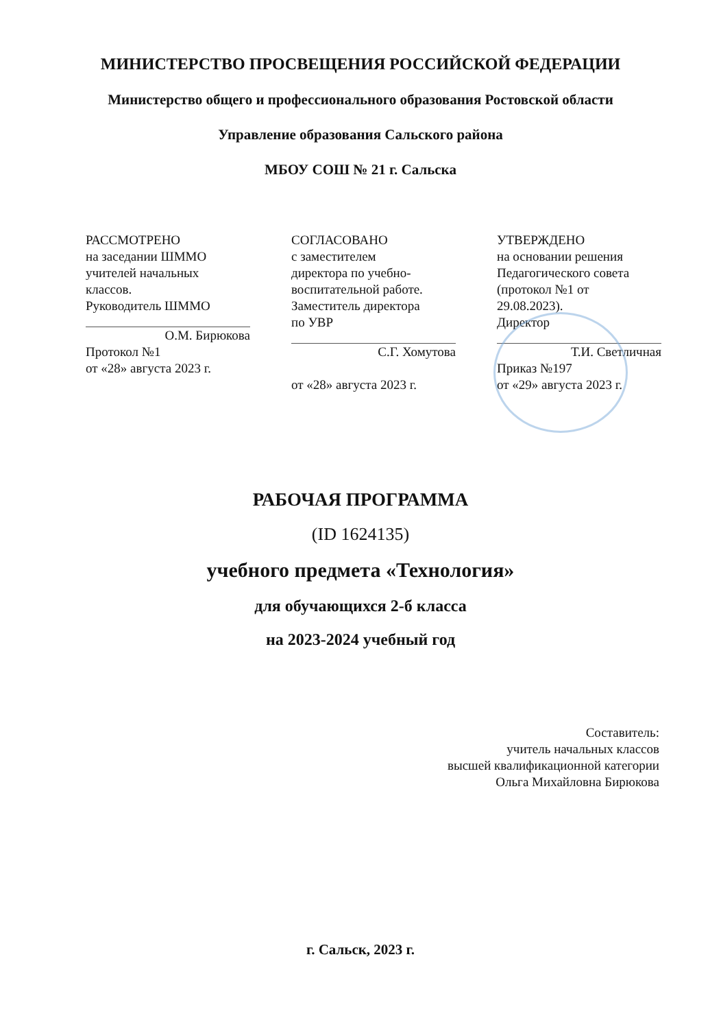МИНИСТЕРСТВО ПРОСВЕЩЕНИЯ РОССИЙСКОЙ ФЕДЕРАЦИИ
Министерство общего и профессионального образования Ростовской области
Управление образования Сальского района
МБОУ СОШ № 21 г. Сальска
РАССМОТРЕНО
на заседании ШММО
учителей начальных
классов.
Руководитель ШММО
О.М. Бирюкова
Протокол №1
от «28» августа 2023 г.
СОГЛАСОВАНО
с заместителем
директора по учебно-
воспитательной работе.
Заместитель директора
по УВР
С.Г. Хомутова
от «28» августа 2023 г.
УТВЕРЖДЕНО
на основании решения
Педагогического совета
(протокол №1 от
29.08.2023).
Директор
Т.И. Светличная
Приказ №197
от «29» августа 2023 г.
РАБОЧАЯ ПРОГРАММА
(ID 1624135)
учебного предмета «Технология»
для обучающихся 2-б класса
на 2023-2024 учебный год
Составитель:
учитель начальных классов
высшей квалификационной категории
Ольга Михайловна Бирюкова
г. Сальск, 2023 г.